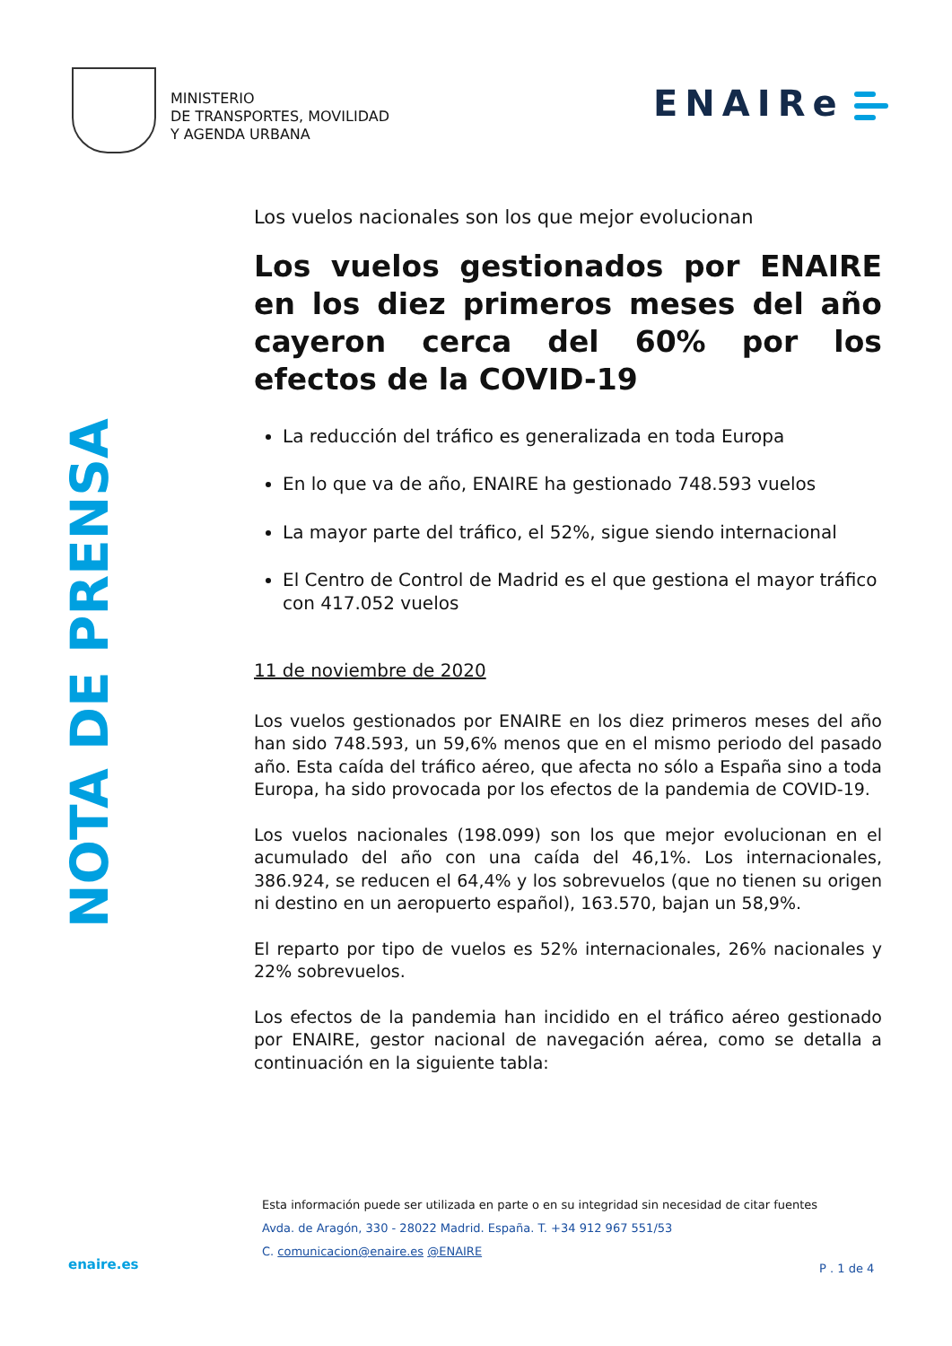MINISTERIO
DE TRANSPORTES, MOVILIDAD
Y AGENDA URBANA
ENAIRe
NOTA DE PRENSA
Los vuelos nacionales son los que mejor evolucionan
Los vuelos gestionados por ENAIRE en los diez primeros meses del año cayeron cerca del 60% por los efectos de la COVID-19
La reducción del tráfico es generalizada en toda Europa
En lo que va de año, ENAIRE ha gestionado 748.593 vuelos
La mayor parte del tráfico, el 52%, sigue siendo internacional
El Centro de Control de Madrid es el que gestiona el mayor tráfico con 417.052 vuelos
11 de noviembre de 2020
Los vuelos gestionados por ENAIRE en los diez primeros meses del año han sido 748.593, un 59,6% menos que en el mismo periodo del pasado año. Esta caída del tráfico aéreo, que afecta no sólo a España sino a toda Europa, ha sido provocada por los efectos de la pandemia de COVID-19.
Los vuelos nacionales (198.099) son los que mejor evolucionan en el acumulado del año con una caída del 46,1%. Los internacionales, 386.924, se reducen el 64,4% y los sobrevuelos (que no tienen su origen ni destino en un aeropuerto español), 163.570, bajan un 58,9%.
El reparto por tipo de vuelos es 52% internacionales, 26% nacionales y 22% sobrevuelos.
Los efectos de la pandemia han incidido en el tráfico aéreo gestionado por ENAIRE, gestor nacional de navegación aérea, como se detalla a continuación en la siguiente tabla:
Esta información puede ser utilizada en parte o en su integridad sin necesidad de citar fuentes
Avda. de Aragón, 330 - 28022 Madrid. España. T. +34 912 967 551/53
C. comunicacion@enaire.es @ENAIRE
enaire.es P . 1 de 4